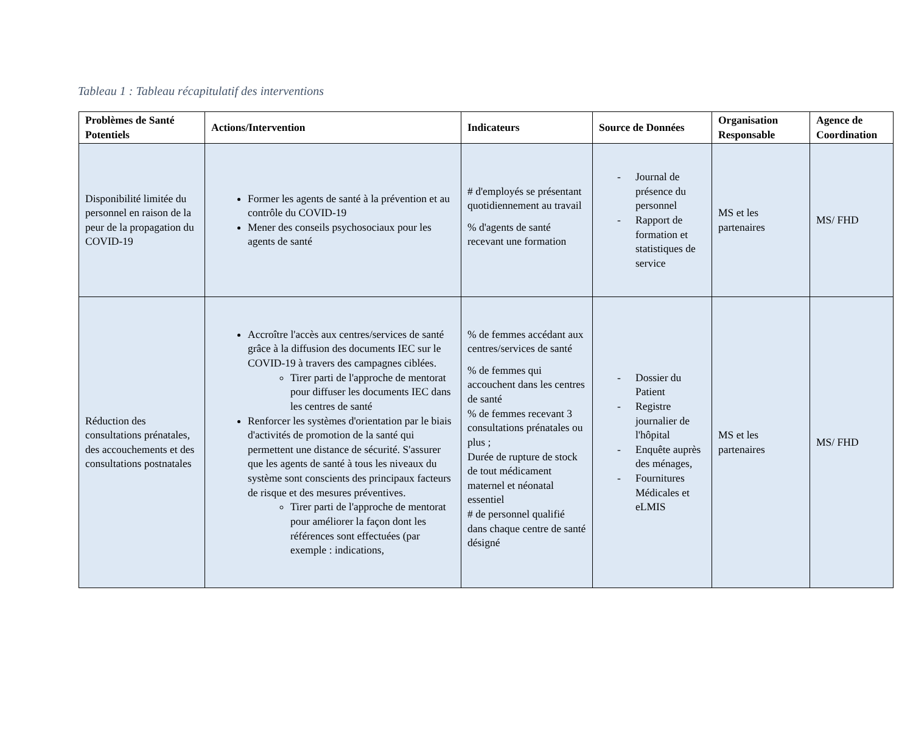Tableau 1 : Tableau récapitulatif des interventions
| Problèmes de Santé Potentiels | Actions/Intervention | Indicateurs | Source de Données | Organisation Responsable | Agence de Coordination |
| --- | --- | --- | --- | --- | --- |
| Disponibilité limitée du personnel en raison de la peur de la propagation du COVID-19 | Former les agents de santé à la prévention et au contrôle du COVID-19 Mener des conseils psychosociaux pour les agents de santé | # d'employés se présentant quotidiennement au travail % d'agents de santé recevant une formation | - Journal de présence du personnel - Rapport de formation et statistiques de service | MS et les partenaires | MS/ FHD |
| Réduction des consultations prénatales, des accouchements et des consultations postnatales | Accroître l'accès aux centres/services de santé grâce à la diffusion des documents IEC sur le COVID-19 à travers des campagnes ciblées. Tirer parti de l'approche de mentorat pour diffuser les documents IEC dans les centres de santé Renforcer les systèmes d'orientation par le biais d'activités de promotion de la santé qui permettent une distance de sécurité. S'assurer que les agents de santé à tous les niveaux du système sont conscients des principaux facteurs de risque et des mesures préventives. Tirer parti de l'approche de mentorat pour améliorer la façon dont les références sont effectuées (par exemple : indications, | % de femmes accédant aux centres/services de santé % de femmes qui accouchent dans les centres de santé % de femmes recevant 3 consultations prénatales ou plus ; Durée de rupture de stock de tout médicament maternel et néonatal essentiel # de personnel qualifié dans chaque centre de santé désigné | - Dossier du Patient - Registre journalier de l'hôpital - Enquête auprès des ménages, - Fournitures Médicales et eLMIS | MS et les partenaires | MS/ FHD |